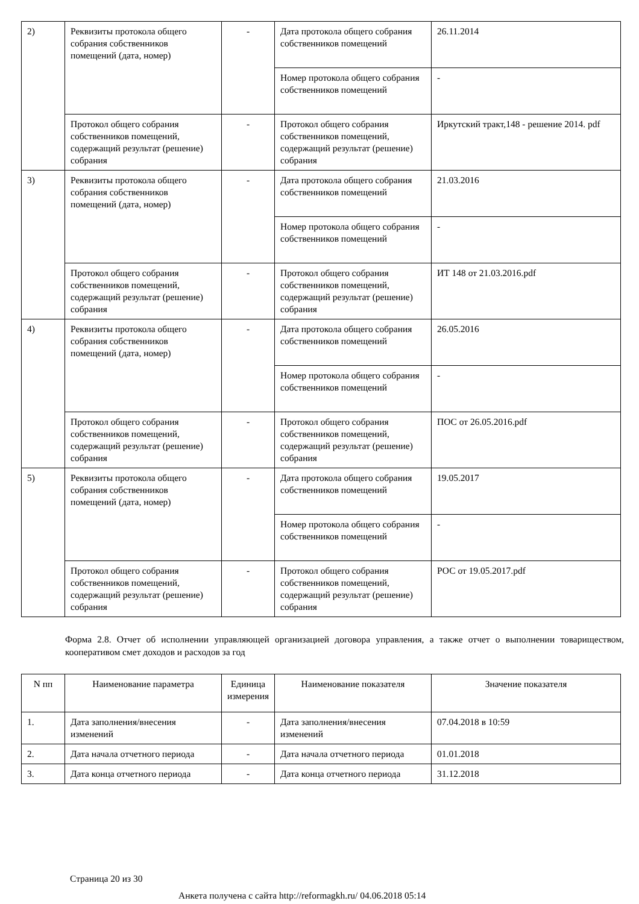| 2) | Реквизиты протокола общего собрания собственников помещений (дата, номер) | - | Дата протокола общего собрания собственников помещений | 26.11.2014 |
| | | | Номер протокола общего собрания собственников помещений | - |
| | Протокол общего собрания собственников помещений, содержащий результат (решение) собрания | - | Протокол общего собрания собственников помещений, содержащий результат (решение) собрания | Иркутский тракт,148 - решение 2014. pdf |
| 3) | Реквизиты протокола общего собрания собственников помещений (дата, номер) | - | Дата протокола общего собрания собственников помещений | 21.03.2016 |
| | | | Номер протокола общего собрания собственников помещений | - |
| | Протокол общего собрания собственников помещений, содержащий результат (решение) собрания | - | Протокол общего собрания собственников помещений, содержащий результат (решение) собрания | ИТ 148 от 21.03.2016.pdf |
| 4) | Реквизиты протокола общего собрания собственников помещений (дата, номер) | - | Дата протокола общего собрания собственников помещений | 26.05.2016 |
| | | | Номер протокола общего собрания собственников помещений | - |
| | Протокол общего собрания собственников помещений, содержащий результат (решение) собрания | - | Протокол общего собрания собственников помещений, содержащий результат (решение) собрания | ПОС от 26.05.2016.pdf |
| 5) | Реквизиты протокола общего собрания собственников помещений (дата, номер) | - | Дата протокола общего собрания собственников помещений | 19.05.2017 |
| | | | Номер протокола общего собрания собственников помещений | - |
| | Протокол общего собрания собственников помещений, содержащий результат (решение) собрания | - | Протокол общего собрания собственников помещений, содержащий результат (решение) собрания | РОС от 19.05.2017.pdf |
Форма 2.8. Отчет об исполнении управляющей организацией договора управления, а также отчет о выполнении товариществом, кооперативом смет доходов и расходов за год
| N пп | Наименование параметра | Единица измерения | Наименование показателя | Значение показателя |
| --- | --- | --- | --- | --- |
| 1. | Дата заполнения/внесения изменений | - | Дата заполнения/внесения изменений | 07.04.2018 в 10:59 |
| 2. | Дата начала отчетного периода | - | Дата начала отчетного периода | 01.01.2018 |
| 3. | Дата конца отчетного периода | - | Дата конца отчетного периода | 31.12.2018 |
Страница 20 из 30
Анкета получена с сайта http://reformagkh.ru/ 04.06.2018 05:14